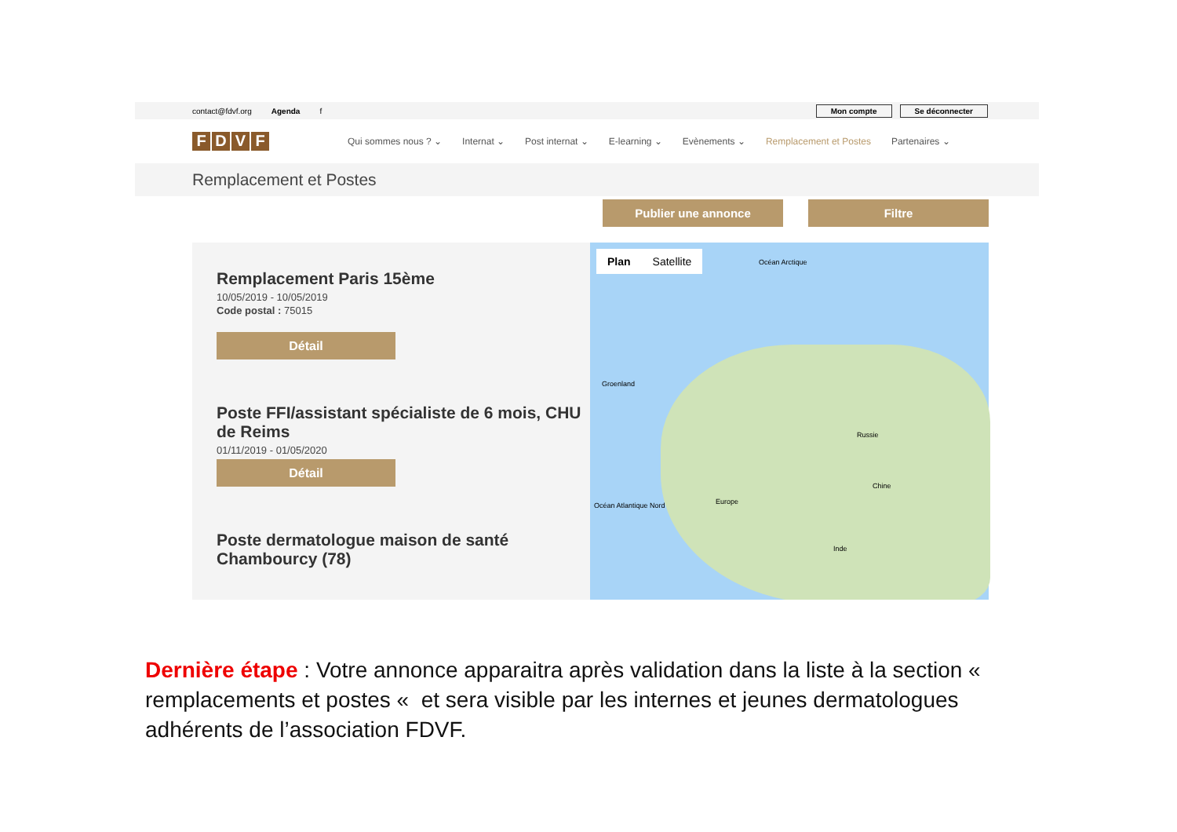contact@fdvf.org Agenda f Mon compte Se déconnecter
FDVF
Qui sommes nous ? ⌄ Internat ⌄ Post internat ⌄ E-learning ⌄ Evènements ⌄ Remplacement et Postes Partenaires ⌄
Remplacement et Postes
Publier une annonce Filtre
Remplacement Paris 15ème
10/05/2019 - 10/05/2019
Code postal : 75015
Détail
Poste FFI/assistant spécialiste de 6 mois, CHU de Reims
01/11/2019 - 01/05/2020
Détail
Poste dermatologue maison de santé Chambourcy (78)
Plan Satellite
Océan Arctique
Groenland
Russie
Europe Océan Atlantique Nord
Chine
Inde
Dernière étape : Votre annonce apparaitra après validation dans la liste à la section « remplacements et postes « et sera visible par les internes et jeunes dermatologues adhérents de l’association FDVF.